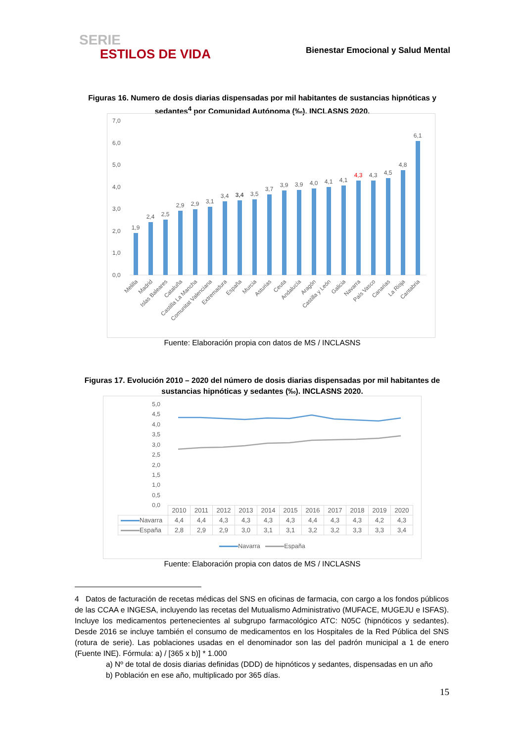SERIE
ESTILOS DE VIDA
Bienestar Emocional y Salud Mental
Figuras 16. Numero de dosis diarias dispensadas por mil habitantes de sustancias hipnóticas y sedantes<sup>4</sup> por Comunidad Autónoma (‰). INCLASNS 2020.
7,0
6,0
5,0
4,0
3,0
2,0
1,0
0,0
1,9
2,4
2,5
2,9
2,9
3,1
3,4
3,4
3,5
3,7
3,9
3,9
4,0
4,1
4,1
4,3
4,3
4,5
4,8
6,1
Melilla
Madrid
Islas Baleares
Cataluña
Castilla La Mancha
Comunitat Valenciana
Extremadura
España
Murcia
Asturias
Ceuta
Andalucía
Aragón
Castilla y León
Galicia
Navarra
País Vasco
Canarias
La Rioja
Cantabria
Fuente: Elaboración propia con datos de MS / INCLASNS
Figuras 17. Evolución 2010 – 2020 del número de dosis diarias dispensadas por mil habitantes de sustancias hipnóticas y sedantes (‰). INCLASNS 2020.
5,0
4,5
4,0
3,5
3,0
2,5
2,0
1,5
1,0
0,5
0,0
Navarra España
| | 2010 | 2011 | 2012 | 2013 | 2014 | 2015 | 2016 | 2017 | 2018 | 2019 | 2020 |
| Navarra | 4,4 | 4,4 | 4,3 | 4,3 | 4,3 | 4,3 | 4,4 | 4,3 | 4,3 | 4,2 | 4,3 |
| España | 2,8 | 2,9 | 2,9 | 3,0 | 3,1 | 3,1 | 3,2 | 3,2 | 3,3 | 3,3 | 3,4 |
Fuente: Elaboración propia con datos de MS / INCLASNS
4 Datos de facturación de recetas médicas del SNS en oficinas de farmacia, con cargo a los fondos públicos de las CCAA e INGESA, incluyendo las recetas del Mutualismo Administrativo (MUFACE, MUGEJU e ISFAS). Incluye los medicamentos pertenecientes al subgrupo farmacológico ATC: N05C (hipnóticos y sedantes). Desde 2016 se incluye también el consumo de medicamentos en los Hospitales de la Red Pública del SNS (rotura de serie). Las poblaciones usadas en el denominador son las del padrón municipal a 1 de enero (Fuente INE). Fórmula: a) / [365 x b)] * 1.000
a) Nº de total de dosis diarias definidas (DDD) de hipnóticos y sedantes, dispensadas en un año
b) Población en ese año, multiplicado por 365 días.
15